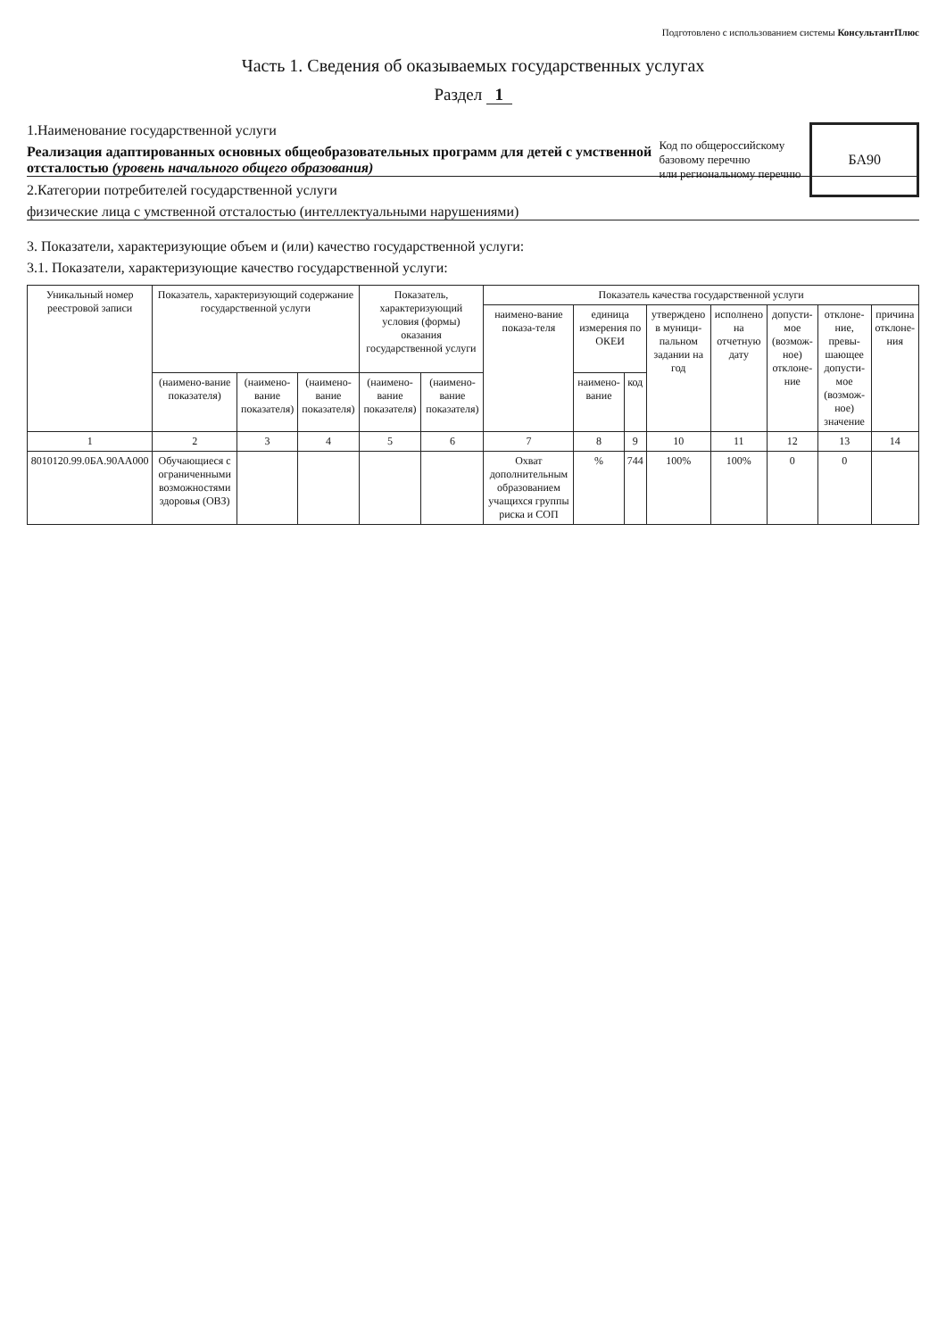Подготовлено с использованием системы КонсультантПлюс
Часть 1. Сведения об оказываемых государственных услугах
Раздел 1
Код по общероссийскому
базовому перечню
или региональному перечню
БА90
1.Наименование государственной услуги
Реализация адаптированных основных общеобразовательных программ для детей с умственной отсталостью (уровень начального общего образования)
2.Категории потребителей государственной услуги
физические лица с умственной отсталостью (интеллектуальными нарушениями)
3. Показатели, характеризующие объем и (или) качество государственной услуги:
3.1. Показатели, характеризующие качество государственной услуги:
| Уникальный номер реестровой записи | Показатель, характеризующий содержание государственной услуги | | | Показатель, характеризующий условия (формы) оказания государственной услуги | | Показатель качества государственной услуги | | | | | | | |
| --- | --- | --- | --- | --- | --- | --- | --- | --- | --- | --- | --- | --- | --- |
| | | | | | | наимено-вание показа-теля | единица измерения по ОКЕИ | | утверждено в муници-пальном задании на год | исполнено на отчетную дату | допусти-мое (возмож-ное) отклоне-ние | отклоне-ние, превы-шающее допусти-мое (возмож-ное) значение | причина отклоне-ния |
| | (наимено-вание показателя) | (наимено-вание показателя) | (наимено-вание показателя) | (наимено-вание показателя) | (наимено-вание показателя) | | наимено-вание | код | | | | | |
| 1 | 2 | 3 | 4 | 5 | 6 | 7 | 8 | 9 | 10 | 11 | 12 | 13 | 14 |
| 8010120.99.0БА.90АА000 | Обучающиеся с ограниченными возможностями здоровья (ОВЗ) | | | | | Охват дополнительным образованием учащихся группы риска и СОП | % | 744 | 100% | 100% | 0 | 0 | |